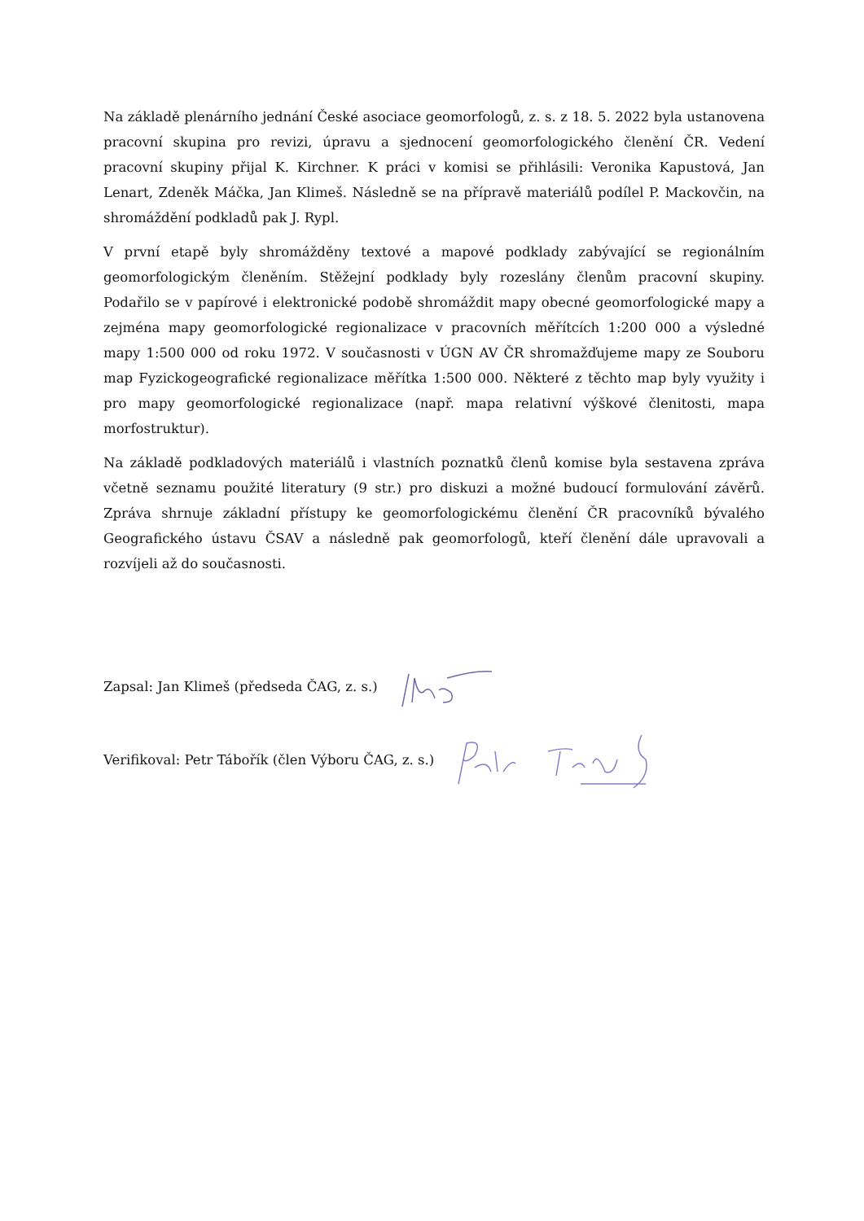Na základě plenárního jednání České asociace geomorfologů, z. s. z 18. 5. 2022 byla ustanovena pracovní skupina pro revizi, úpravu a sjednocení geomorfologického členění ČR. Vedení pracovní skupiny přijal K. Kirchner. K práci v komisi se přihlásili: Veronika Kapustová, Jan Lenart, Zdeněk Máčka, Jan Klimeš. Následně se na přípravě materiálů podílel P. Mackovčin, na shromáždění podkladů pak J. Rypl.
V první etapě byly shromážděny textové a mapové podklady zabývající se regionálním geomorfologickým členěním. Stěžejní podklady byly rozeslány členům pracovní skupiny. Podařilo se v papírové i elektronické podobě shromáždit mapy obecné geomorfologické mapy a zejména mapy geomorfologické regionalizace v pracovních měřítcích 1:200 000 a výsledné mapy 1:500 000 od roku 1972. V současnosti v ÚGN AV ČR shromažďujeme mapy ze Souboru map Fyzickogeografické regionalizace měřítka 1:500 000. Některé z těchto map byly využity i pro mapy geomorfologické regionalizace (např. mapa relativní výškové členitosti, mapa morfostruktur).
Na základě podkladových materiálů i vlastních poznatků členů komise byla sestavena zpráva včetně seznamu použité literatury (9 str.) pro diskuzi a možné budoucí formulování závěrů. Zpráva shrnuje základní přístupy ke geomorfologickému členění ČR pracovníků bývalého Geografického ústavu ČSAV a následně pak geomorfologů, kteří členění dále upravovali a rozvíjeli až do současnosti.
Zapsal: Jan Klimeš (předseda ČAG, z. s.)
Verifikoval: Petr Tábořík (člen Výboru ČAG, z. s.)